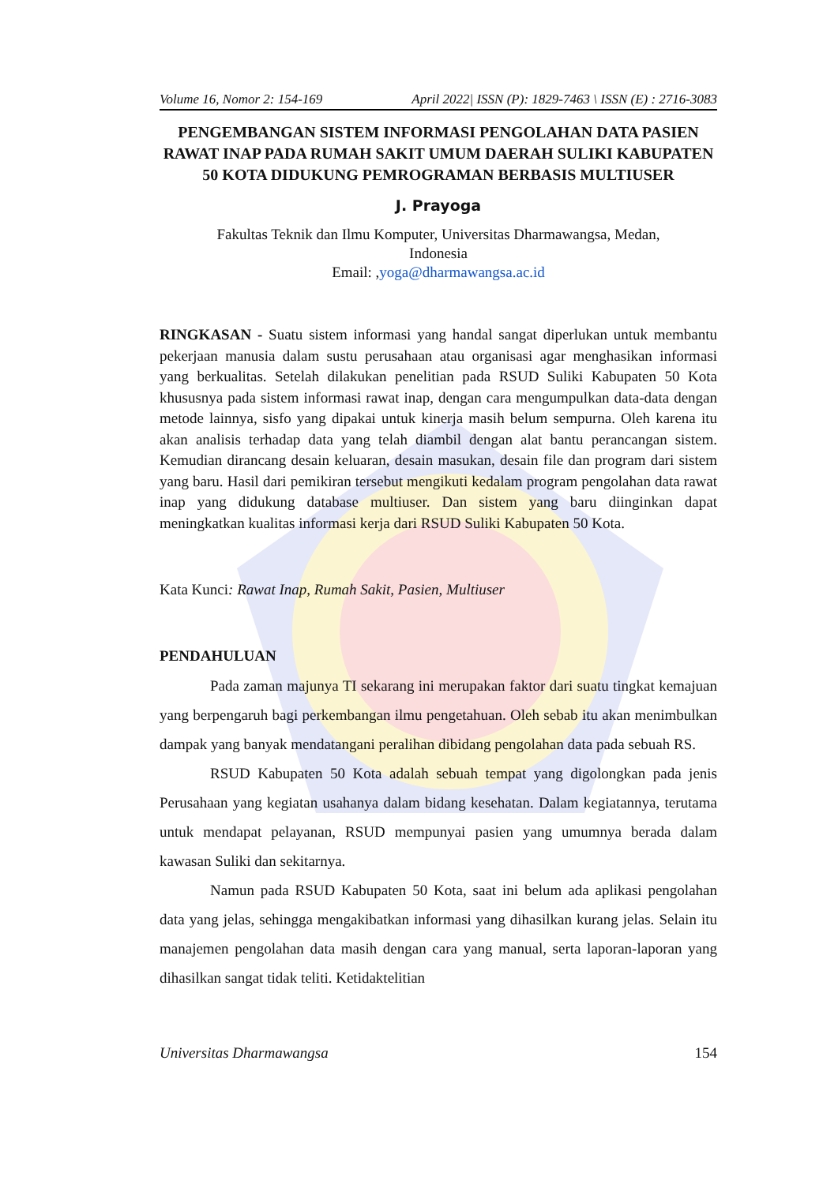Volume 16, Nomor 2: 154-169 April 2022| ISSN (P): 1829-7463 \ ISSN (E) : 2716-3083
PENGEMBANGAN SISTEM INFORMASI PENGOLAHAN DATA PASIEN RAWAT INAP PADA RUMAH SAKIT UMUM DAERAH SULIKI KABUPATEN 50 KOTA DIDUKUNG PEMROGRAMAN BERBASIS MULTIUSER
J. Prayoga
Fakultas Teknik dan Ilmu Komputer, Universitas Dharmawangsa, Medan,
Indonesia
Email: ,yoga@dharmawangsa.ac.id
RINGKASAN - Suatu sistem informasi yang handal sangat diperlukan untuk membantu pekerjaan manusia dalam sustu perusahaan atau organisasi agar menghasikan informasi yang berkualitas. Setelah dilakukan penelitian pada RSUD Suliki Kabupaten 50 Kota khususnya pada sistem informasi rawat inap, dengan cara mengumpulkan data-data dengan metode lainnya, sisfo yang dipakai untuk kinerja masih belum sempurna. Oleh karena itu akan analisis terhadap data yang telah diambil dengan alat bantu perancangan sistem. Kemudian dirancang desain keluaran, desain masukan, desain file dan program dari sistem yang baru. Hasil dari pemikiran tersebut mengikuti kedalam program pengolahan data rawat inap yang didukung database multiuser. Dan sistem yang baru diinginkan dapat meningkatkan kualitas informasi kerja dari RSUD Suliki Kabupaten 50 Kota.
Kata Kunci: Rawat Inap, Rumah Sakit, Pasien, Multiuser
PENDAHULUAN
Pada zaman majunya TI sekarang ini merupakan faktor dari suatu tingkat kemajuan yang berpengaruh bagi perkembangan ilmu pengetahuan. Oleh sebab itu akan menimbulkan dampak yang banyak mendatangani peralihan dibidang pengolahan data pada sebuah RS.
RSUD Kabupaten 50 Kota adalah sebuah tempat yang digolongkan pada jenis Perusahaan yang kegiatan usahanya dalam bidang kesehatan. Dalam kegiatannya, terutama untuk mendapat pelayanan, RSUD mempunyai pasien yang umumnya berada dalam kawasan Suliki dan sekitarnya.
Namun pada RSUD Kabupaten 50 Kota, saat ini belum ada aplikasi pengolahan data yang jelas, sehingga mengakibatkan informasi yang dihasilkan kurang jelas. Selain itu manajemen pengolahan data masih dengan cara yang manual, serta laporan-laporan yang dihasilkan sangat tidak teliti. Ketidaktelitian
Universitas Dharmawangsa 154